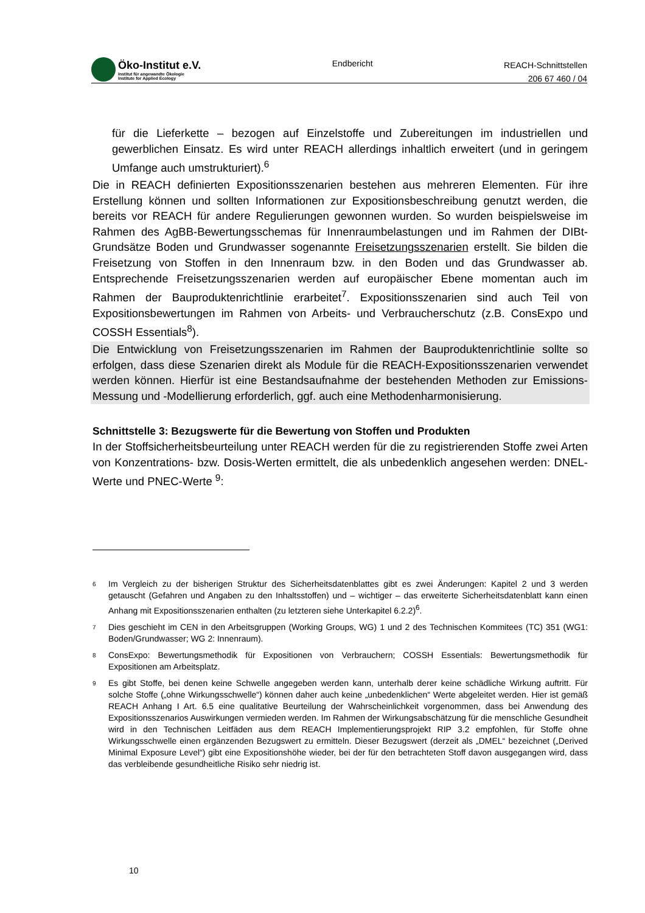Öko-Institut e.V.
Institut für angewandte Ökologie
Institute for Applied Ecology
Endbericht
REACH-Schnittstellen
206 67 460 / 04
für die Lieferkette – bezogen auf Einzelstoffe und Zubereitungen im industriellen und gewerblichen Einsatz. Es wird unter REACH allerdings inhaltlich erweitert (und in geringem Umfange auch umstrukturiert).<sup>6</sup>
Die in REACH definierten Expositionsszenarien bestehen aus mehreren Elementen. Für ihre Erstellung können und sollten Informationen zur Expositionsbeschreibung genutzt werden, die bereits vor REACH für andere Regulierungen gewonnen wurden. So wurden beispielsweise im Rahmen des AgBB-Bewertungsschemas für Innenraumbelastungen und im Rahmen der DIBt-Grundsätze Boden und Grundwasser sogenannte Freisetzungsszenarien erstellt. Sie bilden die Freisetzung von Stoffen in den Innenraum bzw. in den Boden und das Grundwasser ab. Entsprechende Freisetzungsszenarien werden auf europäischer Ebene momentan auch im Rahmen der Bauproduktenrichtlinie erarbeitet<sup>7</sup>. Expositionsszenarien sind auch Teil von Expositionsbewertungen im Rahmen von Arbeits- und Verbraucherschutz (z.B. ConsExpo und COSSH Essentials<sup>8</sup>).
Die Entwicklung von Freisetzungsszenarien im Rahmen der Bauproduktenrichtlinie sollte so erfolgen, dass diese Szenarien direkt als Module für die REACH-Expositionsszenarien verwendet werden können. Hierfür ist eine Bestandsaufnahme der bestehenden Methoden zur Emissions-Messung und -Modellierung erforderlich, ggf. auch eine Methodenharmonisierung.
Schnittstelle 3: Bezugswerte für die Bewertung von Stoffen und Produkten
In der Stoffsicherheitsbeurteilung unter REACH werden für die zu registrierenden Stoffe zwei Arten von Konzentrations- bzw. Dosis-Werten ermittelt, die als unbedenklich angesehen werden: DNEL-Werte und PNEC-Werte <sup>9</sup>:
6 Im Vergleich zu der bisherigen Struktur des Sicherheitsdatenblattes gibt es zwei Änderungen: Kapitel 2 und 3 werden getauscht (Gefahren und Angaben zu den Inhaltsstoffen) und – wichtiger – das erweiterte Sicherheitsdatenblatt kann einen Anhang mit Expositionsszenarien enthalten (zu letzteren siehe Unterkapitel 6.2.2)<sup>6</sup>.
7 Dies geschieht im CEN in den Arbeitsgruppen (Working Groups, WG) 1 und 2 des Technischen Kommitees (TC) 351 (WG1: Boden/Grundwasser; WG 2: Innenraum).
8 ConsExpo: Bewertungsmethodik für Expositionen von Verbrauchern; COSSH Essentials: Bewertungsmethodik für Expositionen am Arbeitsplatz.
9 Es gibt Stoffe, bei denen keine Schwelle angegeben werden kann, unterhalb derer keine schädliche Wirkung auftritt. Für solche Stoffe („ohne Wirkungsschwelle“) können daher auch keine „unbedenklichen“ Werte abgeleitet werden. Hier ist gemäß REACH Anhang I Art. 6.5 eine qualitative Beurteilung der Wahrscheinlichkeit vorgenommen, dass bei Anwendung des Expositionsszenarios Auswirkungen vermieden werden. Im Rahmen der Wirkungsabschätzung für die menschliche Gesundheit wird in den Technischen Leitfäden aus dem REACH Implementierungsprojekt RIP 3.2 empfohlen, für Stoffe ohne Wirkungsschwelle einen ergänzenden Bezugswert zu ermitteln. Dieser Bezugswert (derzeit als „DMEL“ bezeichnet („Derived Minimal Exposure Level“) gibt eine Expositionshöhe wieder, bei der für den betrachteten Stoff davon ausgegangen wird, dass das verbleibende gesundheitliche Risiko sehr niedrig ist.
10